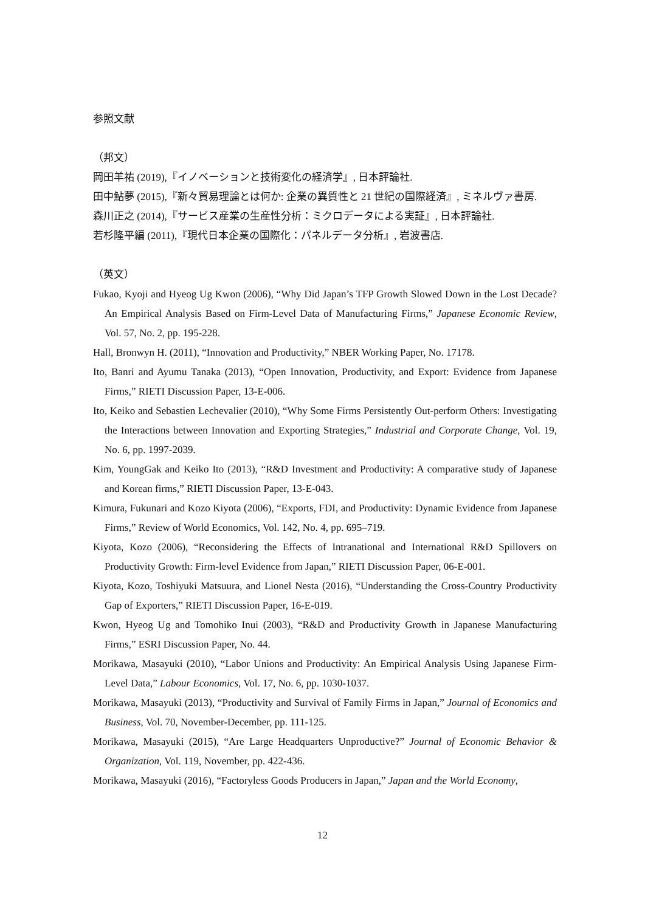参照文献
（邦文）
岡田羊祐 (2019),『イノベーションと技術変化の経済学』, 日本評論社.
田中鮎夢 (2015),『新々貿易理論とは何か: 企業の異質性と 21 世紀の国際経済』, ミネルヴァ書房.
森川正之 (2014),『サービス産業の生産性分析：ミクロデータによる実証』, 日本評論社.
若杉隆平編 (2011),『現代日本企業の国際化：パネルデータ分析』, 岩波書店.
（英文）
Fukao, Kyoji and Hyeog Ug Kwon (2006), “Why Did Japan’s TFP Growth Slowed Down in the Lost Decade? An Empirical Analysis Based on Firm-Level Data of Manufacturing Firms,” Japanese Economic Review, Vol. 57, No. 2, pp. 195-228.
Hall, Bronwyn H. (2011), “Innovation and Productivity,” NBER Working Paper, No. 17178.
Ito, Banri and Ayumu Tanaka (2013), “Open Innovation, Productivity, and Export: Evidence from Japanese Firms,” RIETI Discussion Paper, 13-E-006.
Ito, Keiko and Sebastien Lechevalier (2010), “Why Some Firms Persistently Out-perform Others: Investigating the Interactions between Innovation and Exporting Strategies,” Industrial and Corporate Change, Vol. 19, No. 6, pp. 1997-2039.
Kim, YoungGak and Keiko Ito (2013), “R&D Investment and Productivity: A comparative study of Japanese and Korean firms,” RIETI Discussion Paper, 13-E-043.
Kimura, Fukunari and Kozo Kiyota (2006), “Exports, FDI, and Productivity: Dynamic Evidence from Japanese Firms,” Review of World Economics, Vol. 142, No. 4, pp. 695–719.
Kiyota, Kozo (2006), “Reconsidering the Effects of Intranational and International R&D Spillovers on Productivity Growth: Firm-level Evidence from Japan,” RIETI Discussion Paper, 06-E-001.
Kiyota, Kozo, Toshiyuki Matsuura, and Lionel Nesta (2016), “Understanding the Cross-Country Productivity Gap of Exporters,” RIETI Discussion Paper, 16-E-019.
Kwon, Hyeog Ug and Tomohiko Inui (2003), “R&D and Productivity Growth in Japanese Manufacturing Firms,” ESRI Discussion Paper, No. 44.
Morikawa, Masayuki (2010), “Labor Unions and Productivity: An Empirical Analysis Using Japanese Firm-Level Data,” Labour Economics, Vol. 17, No. 6, pp. 1030-1037.
Morikawa, Masayuki (2013), “Productivity and Survival of Family Firms in Japan,” Journal of Economics and Business, Vol. 70, November-December, pp. 111-125.
Morikawa, Masayuki (2015), “Are Large Headquarters Unproductive?” Journal of Economic Behavior & Organization, Vol. 119, November, pp. 422-436.
Morikawa, Masayuki (2016), “Factoryless Goods Producers in Japan,” Japan and the World Economy,
12